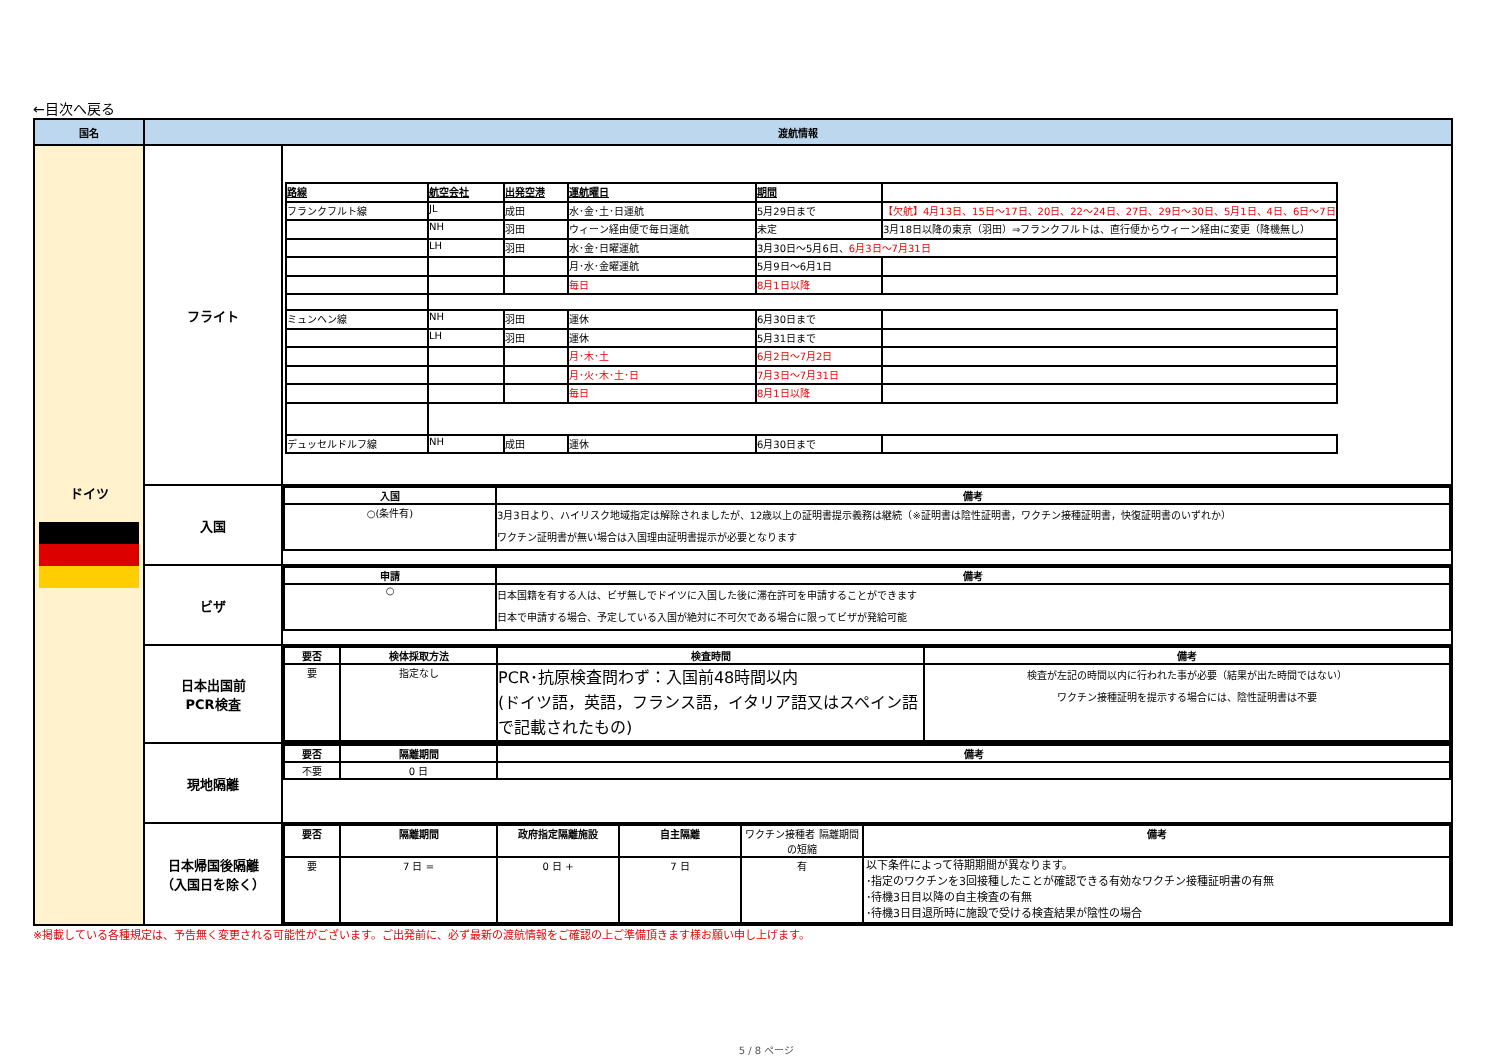←目次へ戻る
| 国名 | 渡航情報 | |
| --- | --- | --- |
| ドイツ | フライト | / 路線 / 航空会社 / 出発空港 / 運航曜日 / 期間 / / / フランクフルト線 / JL / 成田 / 水･金･土･日運航 / 5月29日まで / 【欠航】4月13日、15日～17日、20日、22～24日、27日、29日～30日、5月1日、4日、6日～7日 / / / NH / 羽田 / ウィーン経由便で毎日運航 / 未定 / 3月18日以降の東京（羽田）⇒フランクフルトは、直行便からウィーン経由に変更（降機無し） / / / LH / 羽田 / 水･金･日曜運航 / 3月30日～5月6日、 6月3日～7月31日 / / / / / / 月･水･金曜運航 / 5月9日～6月1日 / / / / / / 毎日 / 8月1日以降 / / / ミュンヘン線 / NH / 羽田 / 運休 / 6月30日まで / / / / LH / 羽田 / 運休 / 5月31日まで / / / / / / 月･木･土 / 6月2日～7月2日 / / / / / / 月･火･木･土･日 / 7月3日～7月31日 / / / / / / 毎日 / 8月1日以降 / / / デュッセルドルフ線 / NH / 成田 / 運休 / 6月30日まで / / |
| | 入国 | / 入国 / 備考 / / --- / --- / / ○(条件有) / 3月3日より、ハイリスク地域指定は解除されましたが、12歳以上の証明書提示義務は継続（※証明書は陰性証明書，ワクチン接種証明書，快復証明書のいずれか） ワクチン証明書が無い場合は入国理由証明書提示が必要となります / |
| | ビザ | / 申請 / 備考 / / --- / --- / / ○ / 日本国籍を有する人は、ビザ無しでドイツに入国した後に滞在許可を申請することができます 日本で申請する場合、予定している入国が絶対に不可欠である場合に限ってビザが発給可能 / |
| | 日本出国前 PCR検査 | / 要否 / 検体採取方法 / 検査時間 / 備考 / / --- / --- / --- / --- / / 要 / 指定なし / PCR･抗原検査問わず：入国前48時間以内 (ドイツ語，英語，フランス語，イタリア語又はスペイン語で記載されたもの) / 検査が左記の時間以内に行われた事が必要（結果が出た時間ではない） ワクチン接種証明を提示する場合には、陰性証明書は不要 / |
| | 現地隔離 | / 要否 / 隔離期間 / 備考 / / --- / --- / --- / / 不要 / 0 日 / / |
| | 日本帰国後隔離 （入国日を除く） | / 要否 / 隔離期間 / 政府指定隔離施設 / 自主隔離 / ワクチン接種者 隔離期間の短縮 / 備考 / / --- / --- / --- / --- / --- / --- / / 要 / 7 日 = / 0 日 + / 7 日 / 有 / 以下条件によって待期期間が異なります。 ･指定のワクチンを3回接種したことが確認できる有効なワクチン接種証明書の有無 ･待機3日目以降の自主検査の有無 ･待機3日目退所時に施設で受ける検査結果が陰性の場合 / |
※掲載している各種規定は、予告無く変更される可能性がございます。ご出発前に、必ず最新の渡航情報をご確認の上ご準備頂きます様お願い申し上げます。
5 / 8 ページ